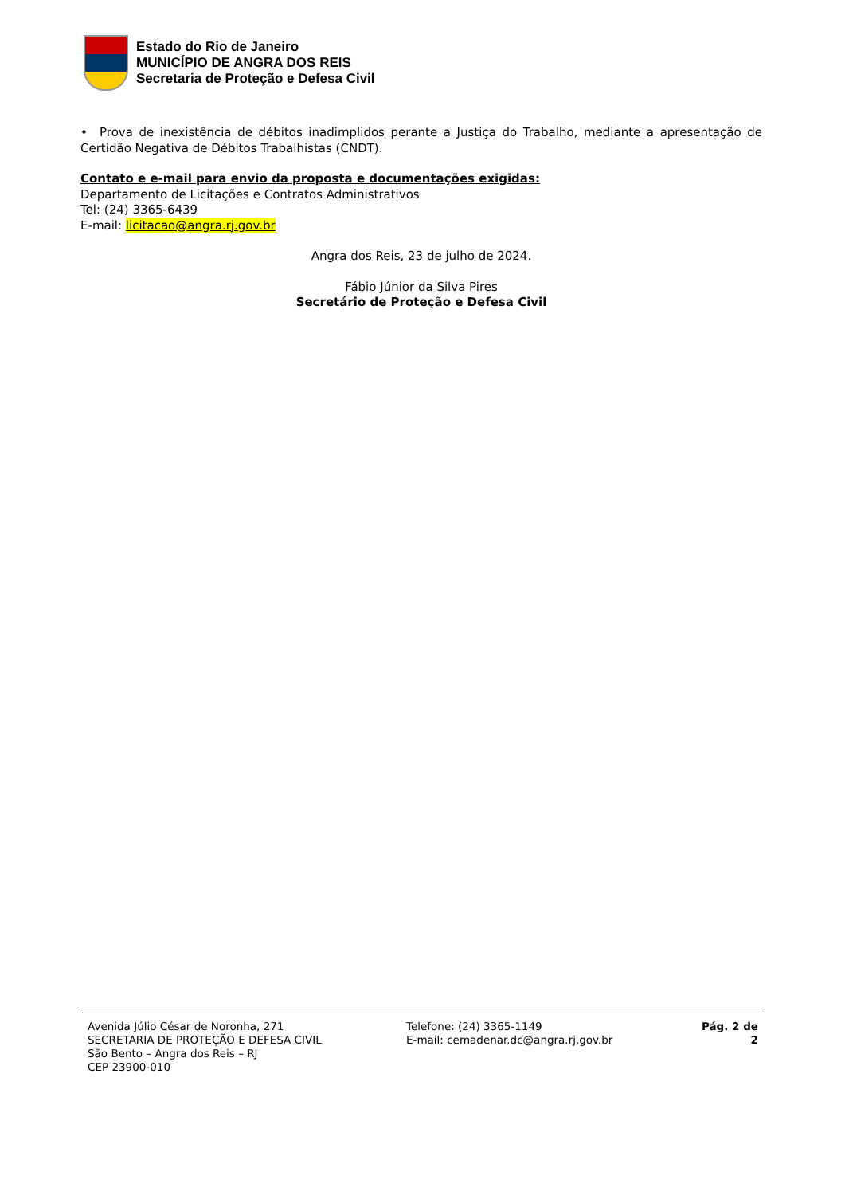Estado do Rio de Janeiro
MUNICÍPIO DE ANGRA DOS REIS
Secretaria de Proteção e Defesa Civil
• Prova de inexistência de débitos inadimplidos perante a Justiça do Trabalho, mediante a apresentação de Certidão Negativa de Débitos Trabalhistas (CNDT).
Contato e e-mail para envio da proposta e documentações exigidas:
Departamento de Licitações e Contratos Administrativos
Tel: (24) 3365-6439
E-mail: licitacao@angra.rj.gov.br
Angra dos Reis, 23 de julho de 2024.
Fábio Júnior da Silva Pires
Secretário de Proteção e Defesa Civil
Avenida Júlio César de Noronha, 271
SECRETARIA DE PROTEÇÃO E DEFESA CIVIL
São Bento – Angra dos Reis – RJ
CEP 23900-010
Telefone: (24) 3365-1149
E-mail: cemadenar.dc@angra.rj.gov.br
Pág. 2 de 2